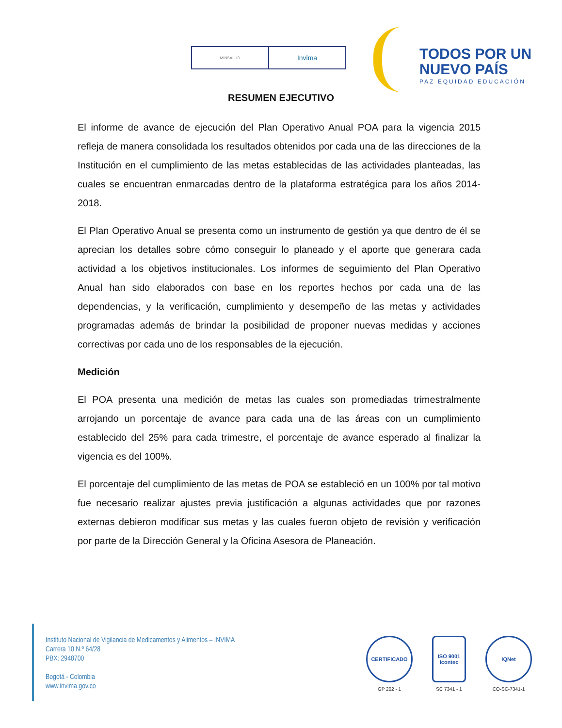MINSALUD
Invima
TODOS POR UN
NUEVO PAÍS
PAZ EQUIDAD EDUCACIÓN
RESUMEN EJECUTIVO
El informe de avance de ejecución del Plan Operativo Anual POA para la vigencia 2015 refleja de manera consolidada los resultados obtenidos por cada una de las direcciones de la Institución en el cumplimiento de las metas establecidas de las actividades planteadas, las cuales se encuentran enmarcadas dentro de la plataforma estratégica para los años 2014-2018.
El Plan Operativo Anual se presenta como un instrumento de gestión ya que dentro de él se aprecian los detalles sobre cómo conseguir lo planeado y el aporte que generara cada actividad a los objetivos institucionales. Los informes de seguimiento del Plan Operativo Anual han sido elaborados con base en los reportes hechos por cada una de las dependencias, y la verificación, cumplimiento y desempeño de las metas y actividades programadas además de brindar la posibilidad de proponer nuevas medidas y acciones correctivas por cada uno de los responsables de la ejecución.
Medición
El POA presenta una medición de metas las cuales son promediadas trimestralmente arrojando un porcentaje de avance para cada una de las áreas con un cumplimiento establecido del 25% para cada trimestre, el porcentaje de avance esperado al finalizar la vigencia es del 100%.
El porcentaje del cumplimiento de las metas de POA se estableció en un 100% por tal motivo fue necesario realizar ajustes previa justificación a algunas actividades que por razones externas debieron modificar sus metas y las cuales fueron objeto de revisión y verificación por parte de la Dirección General y la Oficina Asesora de Planeación.
Instituto Nacional de Vigilancia de Medicamentos y Alimentos – INVIMA
Carrera 10 N.º 64/28
PBX: 2948700
Bogotá - Colombia
www.invima.gov.co
CERTIFICADO
GP 202 - 1
ISO 9001 Icontec
SC 7341 - 1
IQNet
CO-SC-7341-1